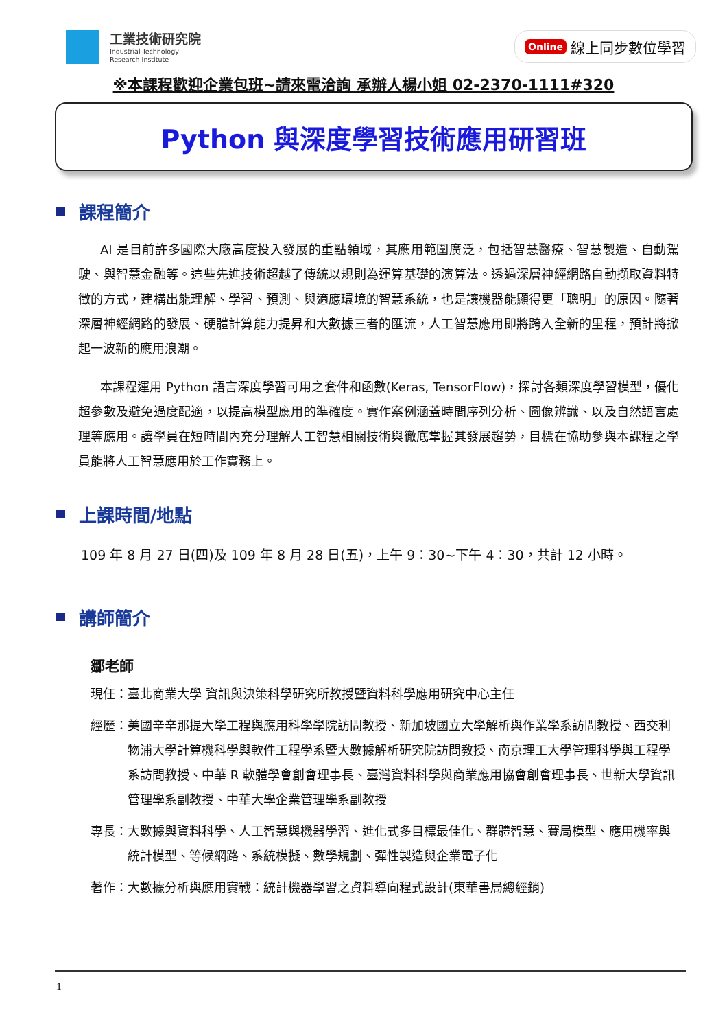工業技術研究院
Industrial Technology
Research Institute
Online 線上同步數位學習
※本課程歡迎企業包班~請來電洽詢 承辦人楊小姐 02-2370-1111#320
Python 與深度學習技術應用研習班
課程簡介
AI 是目前許多國際大廠高度投入發展的重點領域，其應用範圍廣泛，包括智慧醫療、智慧製造、自動駕駛、與智慧金融等。這些先進技術超越了傳統以規則為運算基礎的演算法。透過深層神經網路自動擷取資料特徵的方式，建構出能理解、學習、預測、與適應環境的智慧系統，也是讓機器能顯得更「聰明」的原因。隨著深層神經網路的發展、硬體計算能力提昇和大數據三者的匯流，人工智慧應用即將跨入全新的里程，預計將掀起一波新的應用浪潮。
本課程運用 Python 語言深度學習可用之套件和函數(Keras, TensorFlow)，探討各類深度學習模型，優化超參數及避免過度配適，以提高模型應用的準確度。實作案例涵蓋時間序列分析、圖像辨識、以及自然語言處理等應用。讓學員在短時間內充分理解人工智慧相關技術與徹底掌握其發展趨勢，目標在協助參與本課程之學員能將人工智慧應用於工作實務上。
上課時間/地點
109 年 8 月 27 日(四)及 109 年 8 月 28 日(五)，上午 9：30~下午 4：30，共計 12 小時。
講師簡介
鄒老師
現任： 臺北商業大學 資訊與決策科學研究所教授暨資料科學應用研究中心主任
經歷： 美國辛辛那提大學工程與應用科學學院訪問教授、新加坡國立大學解析與作業學系訪問教授、西交利物浦大學計算機科學與軟件工程學系暨大數據解析研究院訪問教授、南京理工大學管理科學與工程學系訪問教授、中華 R 軟體學會創會理事長、臺灣資料科學與商業應用協會創會理事長、世新大學資訊管理學系副教授、中華大學企業管理學系副教授
專長： 大數據與資料科學、人工智慧與機器學習、進化式多目標最佳化、群體智慧、賽局模型、應用機率與統計模型、等候網路、系統模擬、數學規劃、彈性製造與企業電子化
著作： 大數據分析與應用實戰：統計機器學習之資料導向程式設計(東華書局總經銷)
1